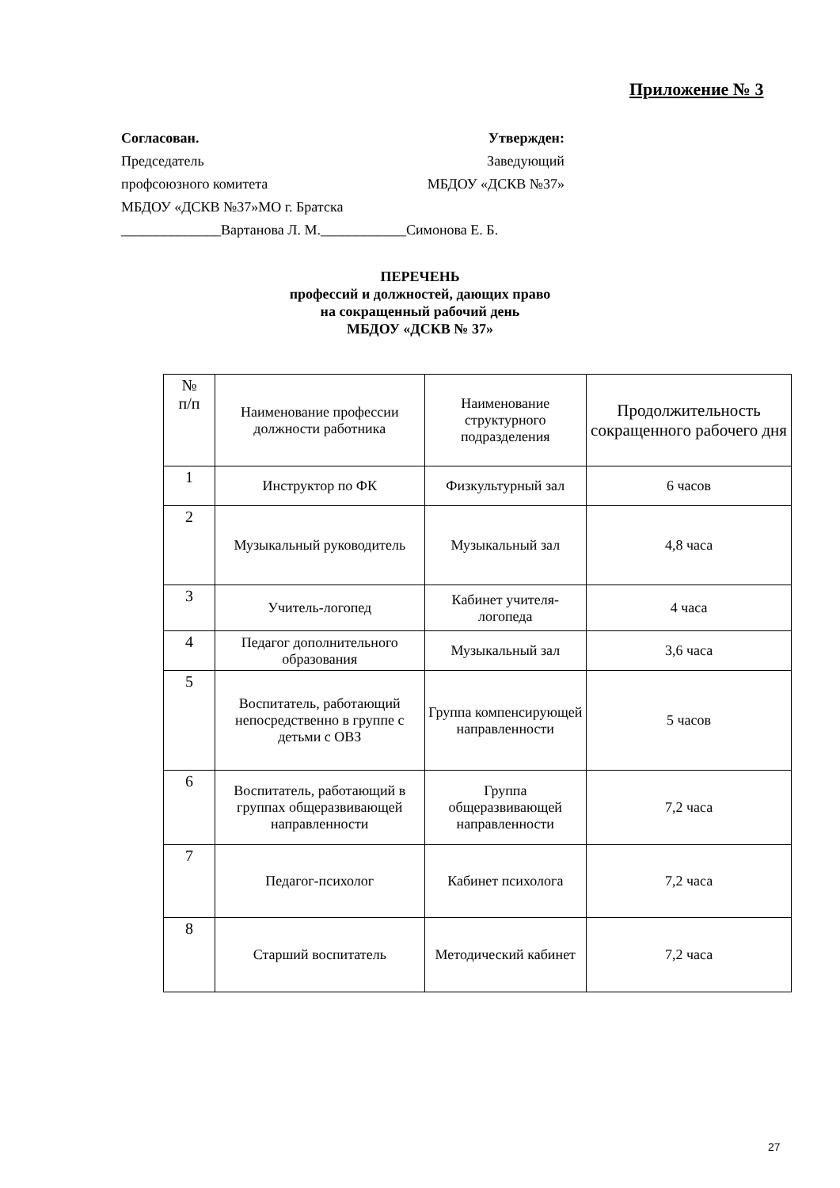Приложение № 3
Согласован. Утвержден:
Председатель Заведующий
профсоюзного комитета МБДОУ «ДСКВ №37»
МБДОУ «ДСКВ №37»МО г. Братска
______________Вартанова Л. М.____________Симонова Е. Б.
ПЕРЕЧЕНЬ
профессий и должностей, дающих право
на сокращенный рабочий день
МБДОУ «ДСКВ № 37»
| № п/п | Наименование профессии должности работника | Наименование структурного подразделения | Продолжительность сокращенного рабочего дня |
| --- | --- | --- | --- |
| 1 | Инструктор по ФК | Физкультурный зал | 6 часов |
| 2 | Музыкальный руководитель | Музыкальный зал | 4,8 часа |
| 3 | Учитель-логопед | Кабинет учителя-логопеда | 4 часа |
| 4 | Педагог дополнительного образования | Музыкальный зал | 3,6 часа |
| 5 | Воспитатель, работающий непосредственно в группе с детьми с ОВЗ | Группа компенсирующей направленности | 5 часов |
| 6 | Воспитатель, работающий в группах общеразвивающей направленности | Группа общеразвивающей направленности | 7,2 часа |
| 7 | Педагог-психолог | Кабинет психолога | 7,2 часа |
| 8 | Старший воспитатель | Методический кабинет | 7,2 часа |
27